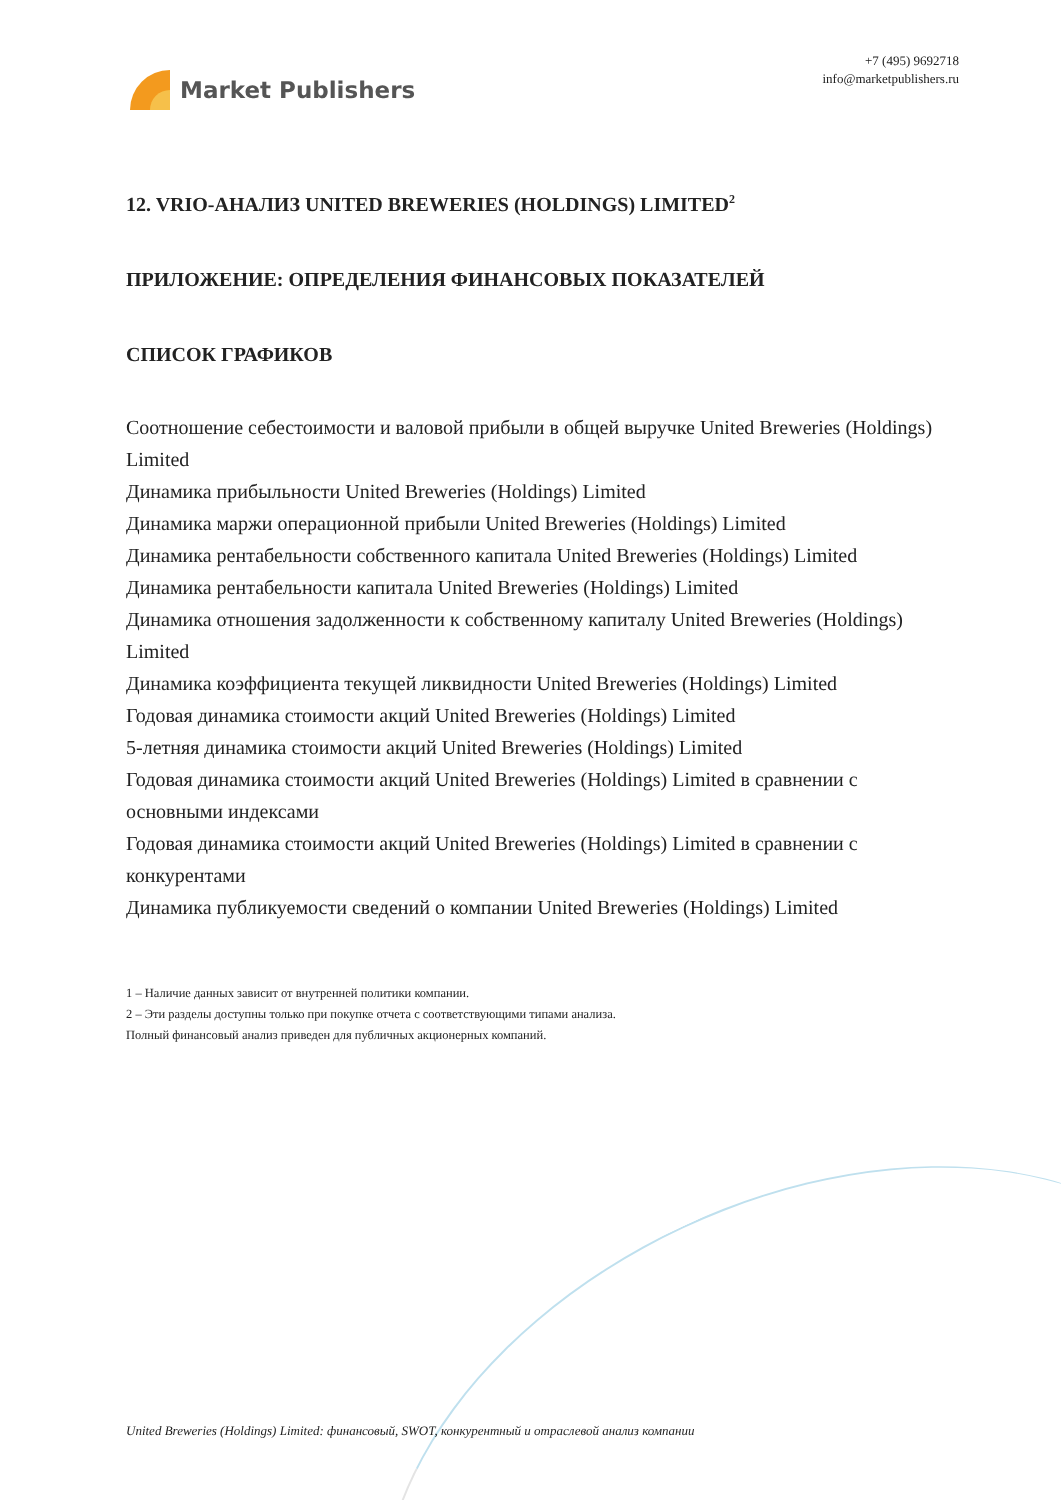Market Publishers
+7 (495) 9692718
info@marketpublishers.ru
12. VRIO-АНАЛИЗ UNITED BREWERIES (HOLDINGS) LIMITED<sup>2</sup>
ПРИЛОЖЕНИЕ: ОПРЕДЕЛЕНИЯ ФИНАНСОВЫХ ПОКАЗАТЕЛЕЙ
СПИСОК ГРАФИКОВ
Соотношение себестоимости и валовой прибыли в общей выручке United Breweries (Holdings) Limited
Динамика прибыльности United Breweries (Holdings) Limited
Динамика маржи операционной прибыли United Breweries (Holdings) Limited
Динамика рентабельности собственного капитала United Breweries (Holdings) Limited
Динамика рентабельности капитала United Breweries (Holdings) Limited
Динамика отношения задолженности к собственному капиталу United Breweries (Holdings) Limited
Динамика коэффициента текущей ликвидности United Breweries (Holdings) Limited
Годовая динамика стоимости акций United Breweries (Holdings) Limited
5-летняя динамика стоимости акций United Breweries (Holdings) Limited
Годовая динамика стоимости акций United Breweries (Holdings) Limited в сравнении с основными индексами
Годовая динамика стоимости акций United Breweries (Holdings) Limited в сравнении с конкурентами
Динамика публикуемости сведений о компании United Breweries (Holdings) Limited
1 – Наличие данных зависит от внутренней политики компании.
2 – Эти разделы доступны только при покупке отчета с соответствующими типами анализа.
Полный финансовый анализ приведен для публичных акционерных компаний.
United Breweries (Holdings) Limited: финансовый, SWOT, конкурентный и отраслевой анализ компании